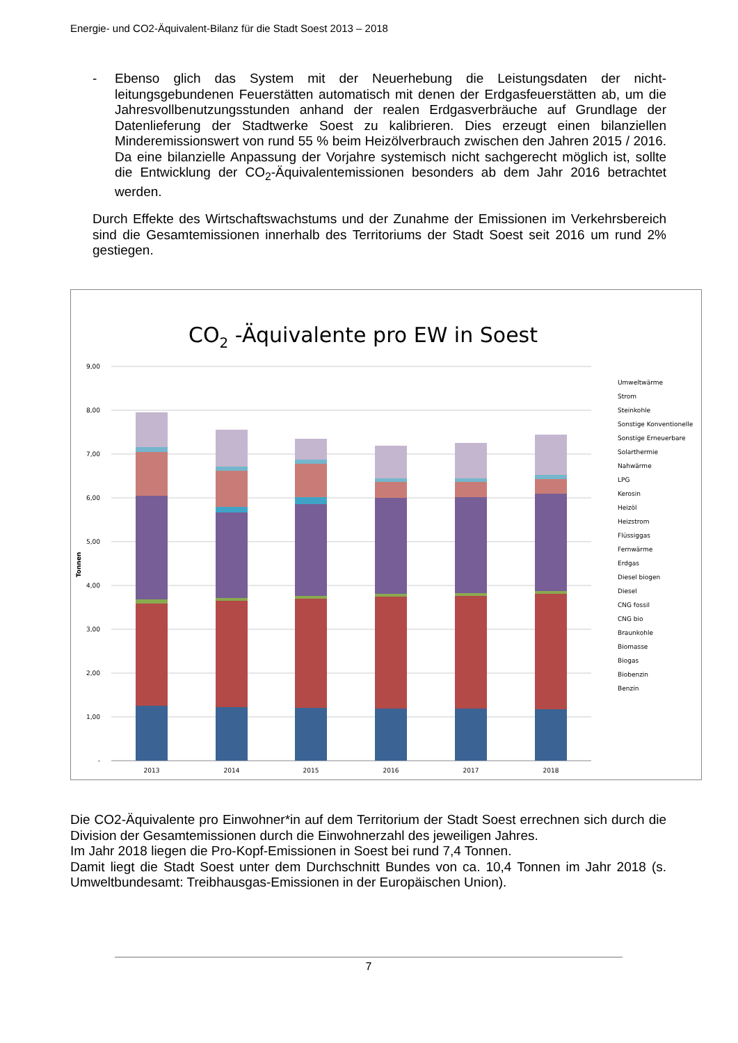Energie- und CO2-Äquivalent-Bilanz für die Stadt Soest 2013 – 2018
- Ebenso glich das System mit der Neuerhebung die Leistungsdaten der nicht-leitungsgebundenen Feuerstätten automatisch mit denen der Erdgasfeuerstätten ab, um die Jahresvollbenutzungsstunden anhand der realen Erdgasverbräuche auf Grundlage der Datenlieferung der Stadtwerke Soest zu kalibrieren. Dies erzeugt einen bilanziellen Minderemissionswert von rund 55 % beim Heizölverbrauch zwischen den Jahren 2015 / 2016. Da eine bilanzielle Anpassung der Vorjahre systemisch nicht sachgerecht möglich ist, sollte die Entwicklung der CO<sub>2</sub>-Äquivalentemissionen besonders ab dem Jahr 2016 betrachtet werden.
Durch Effekte des Wirtschaftswachstums und der Zunahme der Emissionen im Verkehrsbereich sind die Gesamtemissionen innerhalb des Territoriums der Stadt Soest seit 2016 um rund 2% gestiegen.
CO2 -Äquivalente pro EW in Soest
9,00
8,00
7,00
6,00
5,00
4,00
3,00
2,00
1,00
-
Tonnen
2013
2014
2015
2016
2017
2018
Umweltwärme
Strom
Steinkohle
Sonstige Konventionelle
Sonstige Erneuerbare
Solarthermie
Nahwärme
LPG
Kerosin
Heizöl
Heizstrom
Flüssiggas
Fernwärme
Erdgas
Diesel biogen
Diesel
CNG fossil
CNG bio
Braunkohle
Biomasse
Biogas
Biobenzin
Benzin
Die CO2-Äquivalente pro Einwohner*in auf dem Territorium der Stadt Soest errechnen sich durch die Division der Gesamtemissionen durch die Einwohnerzahl des jeweiligen Jahres.
Im Jahr 2018 liegen die Pro-Kopf-Emissionen in Soest bei rund 7,4 Tonnen.
Damit liegt die Stadt Soest unter dem Durchschnitt Bundes von ca. 10,4 Tonnen im Jahr 2018 (s. Umweltbundesamt: Treibhausgas-Emissionen in der Europäischen Union).
7